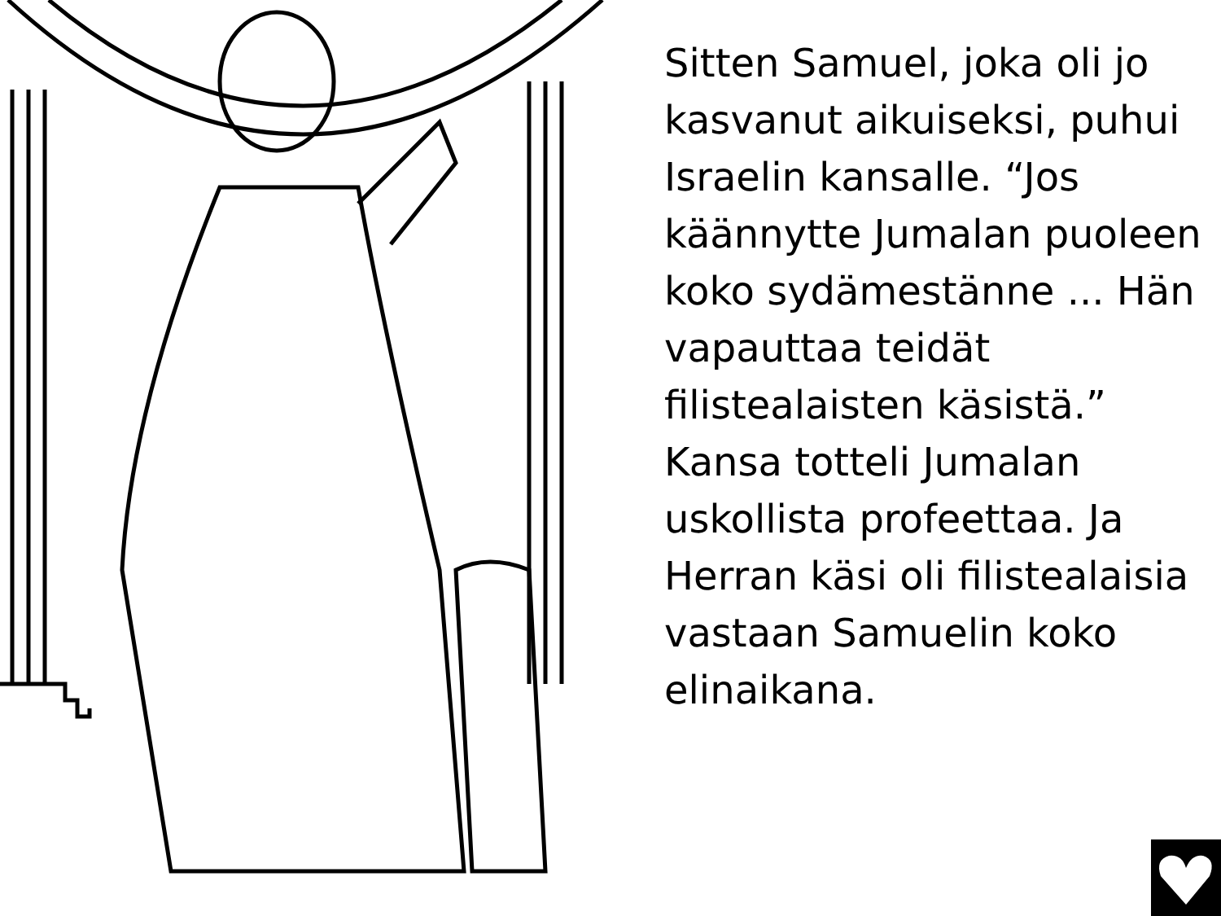Sitten Samuel, joka oli jo kasvanut aikuiseksi, puhui Israelin kansalle. “Jos käännytte Jumalan puoleen koko sydämestänne ... Hän vapauttaa teidät filistealaisten käsistä.” Kansa totteli Jumalan uskollista profeettaa. Ja Herran käsi oli filistealaisia vastaan Samuelin koko elinaikana.